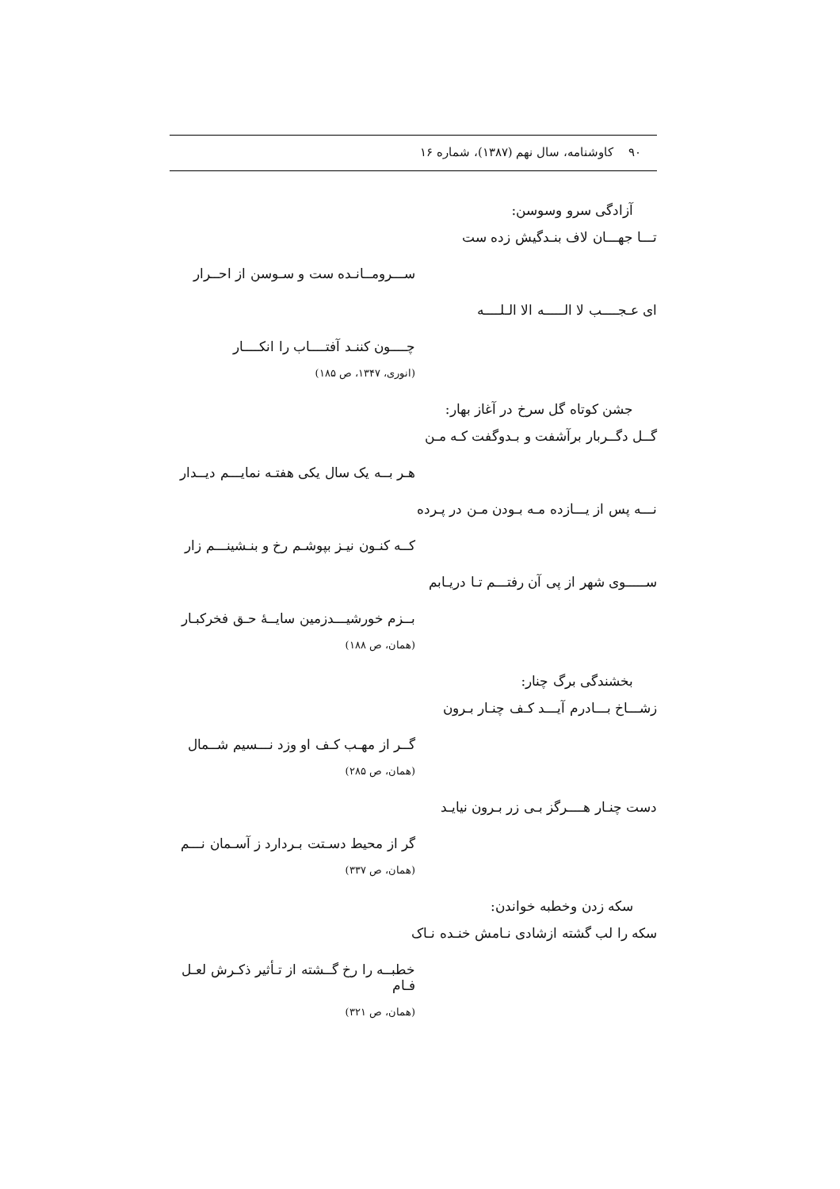۹۰ کاوشنامه، سال نهم (۱۳۸۷)، شماره ۱۶
آزادگی سرو وسوسن:
تـــا جهـــان لاف بنـدگیش زده ست
ســـرومــانـده ست و سـوسن از احــرار
ای عـجــــب لا الـــــه الا الـلــــه
چــــون کننـد آفتــــاب را انکــــار
(انوری، ۱۳۴۷، ص ۱۸۵)
جشن کوتاه گل سرخ در آغاز بهار:
گــل دگــربار برآشفت و بـدوگفت کـه مـن
هـر بــه یک سال یکی هفتـه نمایـــم دیــدار
نـــه پس از یـــازده مـه بـودن مـن در پـرده
کــه کنـون نیـز بپوشـم رخ و بنـشینـــم زار
ســـــوی شهر از پی آن رفتـــم تـا دریـابم
بــزم خورشیـــدزمین سایــهٔ حـق فخرکبـار
(همان، ص ۱۸۸)
بخشندگی برگ چنار:
زشـــاخ بـــادرم آیـــد کـف چنـار بـرون
گــر از مهـب کـف او وزد نـــسیم شــمال
(همان، ص ۲۸۵)
دست چنـار هــــرگز بـی زر بـرون نیایـد
گر از محیط دسـتت بـردارد ز آسـمان نـــم
(همان، ص ۳۳۷)
سکه زدن وخطبه خواندن:
سکه را لب گشته ازشادی نـامش خنـده نـاک
خطبــه را رخ گــشته از تـأثیر ذکـرش لعـل فـام
(همان، ص ۳۲۱)